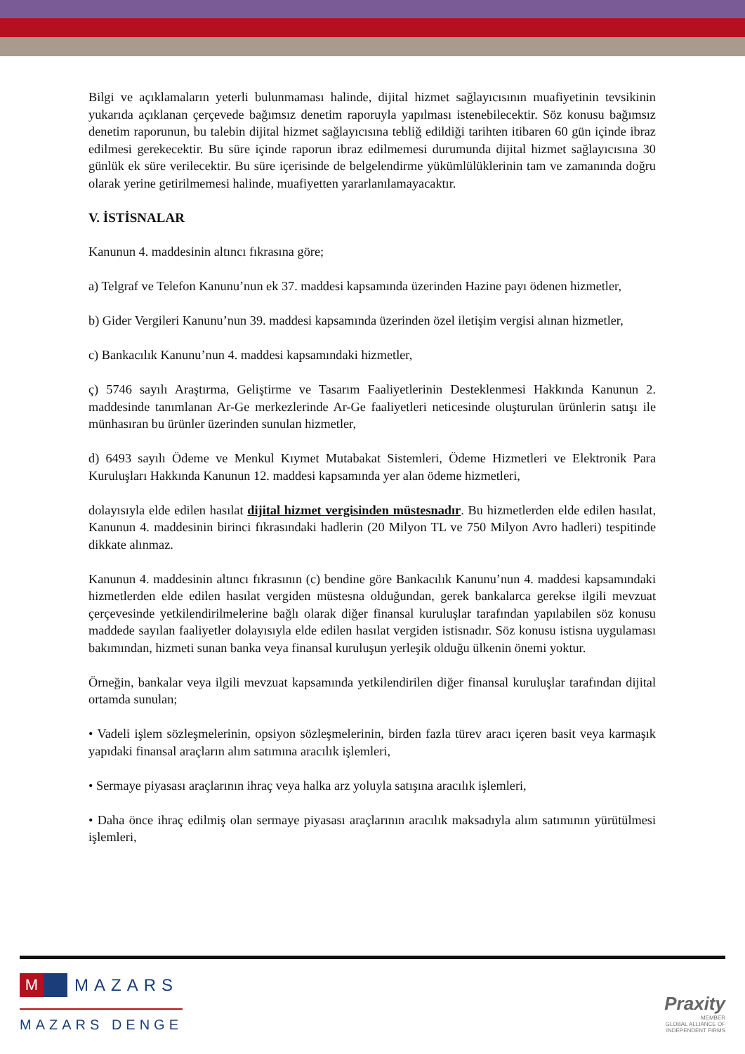Bilgi ve açıklamaların yeterli bulunmaması halinde, dijital hizmet sağlayıcısının muafiyetinin tevsikinin yukarıda açıklanan çerçevede bağımsız denetim raporuyla yapılması istenebilecektir. Söz konusu bağımsız denetim raporunun, bu talebin dijital hizmet sağlayıcısına tebliğ edildiği tarihten itibaren 60 gün içinde ibraz edilmesi gerekecektir. Bu süre içinde raporun ibraz edilmemesi durumunda dijital hizmet sağlayıcısına 30 günlük ek süre verilecektir. Bu süre içerisinde de belgelendirme yükümlülüklerinin tam ve zamanında doğru olarak yerine getirilmemesi halinde, muafiyetten yararlanılamayacaktır.
V. İSTİSNALAR
Kanunun 4. maddesinin altıncı fıkrasına göre;
a) Telgraf ve Telefon Kanunu’nun ek 37. maddesi kapsamında üzerinden Hazine payı ödenen hizmetler,
b) Gider Vergileri Kanunu’nun 39. maddesi kapsamında üzerinden özel iletişim vergisi alınan hizmetler,
c) Bankacılık Kanunu’nun 4. maddesi kapsamındaki hizmetler,
ç) 5746 sayılı Araştırma, Geliştirme ve Tasarım Faaliyetlerinin Desteklenmesi Hakkında Kanunun 2. maddesinde tanımlanan Ar-Ge merkezlerinde Ar-Ge faaliyetleri neticesinde oluşturulan ürünlerin satışı ile münhasıran bu ürünler üzerinden sunulan hizmetler,
d) 6493 sayılı Ödeme ve Menkul Kıymet Mutabakat Sistemleri, Ödeme Hizmetleri ve Elektronik Para Kuruluşları Hakkında Kanunun 12. maddesi kapsamında yer alan ödeme hizmetleri,
dolayısıyla elde edilen hasılat dijital hizmet vergisinden müstesnadır. Bu hizmetlerden elde edilen hasılat, Kanunun 4. maddesinin birinci fıkrasındaki hadlerin (20 Milyon TL ve 750 Milyon Avro hadleri) tespitinde dikkate alınmaz.
Kanunun 4. maddesinin altıncı fıkrasının (c) bendine göre Bankacılık Kanunu’nun 4. maddesi kapsamındaki hizmetlerden elde edilen hasılat vergiden müstesna olduğundan, gerek bankalarca gerekse ilgili mevzuat çerçevesinde yetkilendirilmelerine bağlı olarak diğer finansal kuruluşlar tarafından yapılabilen söz konusu maddede sayılan faaliyetler dolayısıyla elde edilen hasılat vergiden istisnadır. Söz konusu istisna uygulaması bakımından, hizmeti sunan banka veya finansal kuruluşun yerleşik olduğu ülkenin önemi yoktur.
Örneğin, bankalar veya ilgili mevzuat kapsamında yetkilendirilen diğer finansal kuruluşlar tarafından dijital ortamda sunulan;
• Vadeli işlem sözleşmelerinin, opsiyon sözleşmelerinin, birden fazla türev aracı içeren basit veya karmaşık yapıdaki finansal araçların alım satımına aracılık işlemleri,
• Sermaye piyasası araçlarının ihraç veya halka arz yoluyla satışına aracılık işlemleri,
• Daha önce ihraç edilmiş olan sermaye piyasası araçlarının aracılık maksadıyla alım satımının yürütülmesi işlemleri,
M
MAZARS
MAZARS DENGE
Praxity
MEMBER
GLOBAL ALLIANCE OF
INDEPENDENT FIRMS